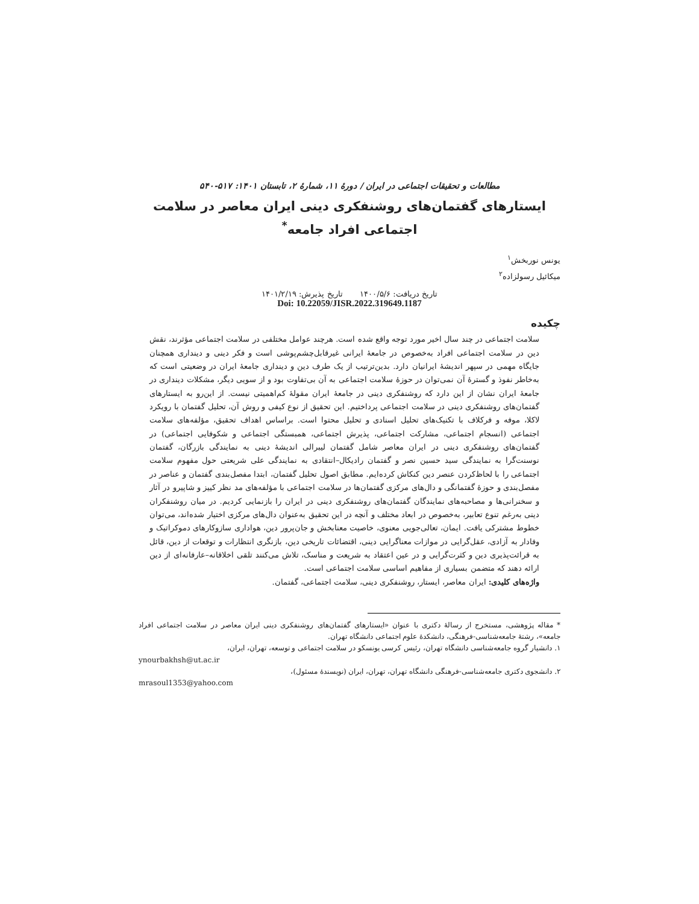مطالعات و تحقیقات اجتماعی در ایران / دورهٔ ۱۱، شمارهٔ ۲، تابستان ۱۴۰۱: ۵۱۷-۵۴۰
ایستارهای گفتمان‌های روشنفکری دینی ایران معاصر در سلامت اجتماعی افراد جامعه<sup>*</sup>
یونس نوربخش<sup>۱</sup>
میکائیل رسولزاده<sup>۲</sup>
تاریخ دریافت: ۱۴۰۰/۵/۶ تاریخ پذیرش: ۱۴۰۱/۲/۱۹
Doi: 10.22059/JISR.2022.319649.1187
چکیده
سلامت اجتماعی در چند سال اخیر مورد توجه واقع شده است. هرچند عوامل مختلفی در سلامت اجتماعی مؤثرند، نقش دین در سلامت اجتماعی افراد به‌خصوص در جامعهٔ ایرانی غیرقابل‌چشم‌پوشی است و فکر دینی و دینداری همچنان جایگاه مهمی در سپهر اندیشهٔ ایرانیان دارد. بدین‌ترتیب از یک طرف دین و دینداری جامعهٔ ایران در وضعیتی است که به‌خاطر نفوذ و گسترهٔ آن نمی‌توان در حوزهٔ سلامت اجتماعی به آن بی‌تفاوت بود و از سویی دیگر، مشکلات دینداری در جامعهٔ ایران نشان از این دارد که روشنفکری دینی در جامعهٔ ایران مقولهٔ کم‌اهمیتی نیست. از این‌رو به ایستارهای گفتمان‌های روشنفکری دینی در سلامت اجتماعی پرداختیم. این تحقیق از نوع کیفی و روش آن، تحلیل گفتمان با رویکرد لاکلا، موفه و فرکلاف با تکنیک‌های تحلیل اسنادی و تحلیل محتوا است. براساس اهداف تحقیق، مؤلفه‌های سلامت اجتماعی (انسجام اجتماعی، مشارکت اجتماعی، پذیرش اجتماعی، همبستگی اجتماعی و شکوفایی اجتماعی) در گفتمان‌های روشنفکری دینی در ایران معاصر شامل گفتمان لیبرالی اندیشهٔ دینی به نمایندگی بازرگان، گفتمان نوسنت‌گرا به نمایندگی سید حسین نصر و گفتمان رادیکال–انتقادی به نمایندگی علی شریعتی حول مفهوم سلامت اجتماعی را با لحاظ‌کردن عنصر دین کنکاش کرده‌ایم. مطابق اصول تحلیل گفتمان، ابتدا مفصل‌بندی گفتمان و عناصر در مفصل‌بندی و حوزهٔ گفتمانگی و دال‌های مرکزی گفتمان‌ها در سلامت اجتماعی با مؤلفه‌های مد نظر کییز و شاپیرو در آثار و سخنرانی‌ها و مصاحبه‌های نمایندگان گفتمان‌های روشنفکری دینی در ایران را بازنمایی کردیم. در میان روشنفکران دینی به‌رغم تنوع تعابیر، به‌خصوص در ابعاد مختلف و آنچه در این تحقیق به‌عنوان دال‌های مرکزی اختیار شده‌اند، می‌توان خطوط مشترکی یافت. ایمان، تعالی‌جویی معنوی، خاصیت معنابخش و جان‌پرور دین، هواداری سازوکارهای دموکراتیک و وفادار به آزادی، عقل‌گرایی در موازات معناگرایی دینی، اقتضائات تاریخی دین، بازنگری انتظارات و توقعات از دین، قائل به قرائت‌پذیری دین و کثرت‌گرایی و در عین اعتقاد به شریعت و مناسک، تلاش می‌کنند تلقی اخلاقانه–عارفانه‌ای از دین ارائه دهند که متضمن بسیاری از مفاهیم اساسی سلامت اجتماعی است.
واژه‌های کلیدی: ایران معاصر، ایستار، روشنفکری دینی، سلامت اجتماعی، گفتمان.
* مقاله پژوهشی، مستخرج از رسالهٔ دکتری با عنوان «ایستارهای گفتمان‌های روشنفکری دینی ایران معاصر در سلامت اجتماعی افراد جامعه»، رشتهٔ جامعه‌شناسی-فرهنگی، دانشکدهٔ علوم اجتماعی دانشگاه تهران.
۱. دانشیار گروه جامعه‌شناسی دانشگاه تهران، رئیس کرسی یونسکو در سلامت اجتماعی و توسعه، تهران، ایران،
ynourbakhsh@ut.ac.ir
۲. دانشجوی دکتری جامعه‌شناسی-فرهنگی دانشگاه تهران، تهران، ایران (نویسندهٔ مسئول)،
mrasoul1353@yahoo.com